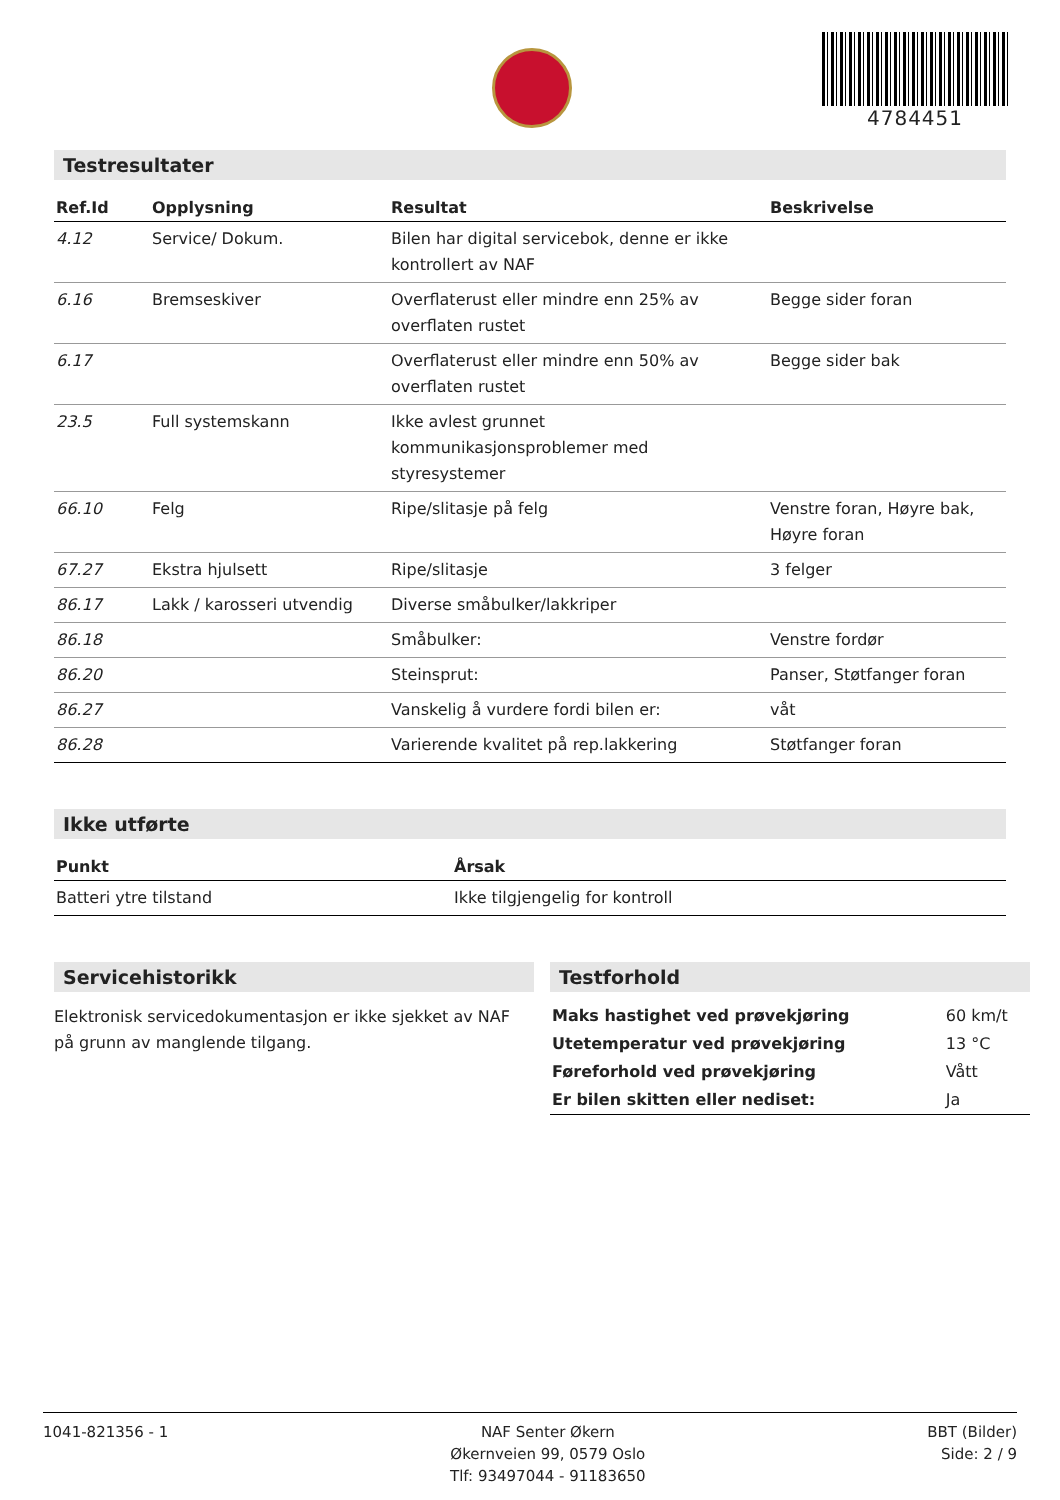4784451
Testresultater
| Ref.Id | Opplysning | Resultat | Beskrivelse |
| --- | --- | --- | --- |
| 4.12 | Service/ Dokum. | Bilen har digital servicebok, denne er ikke kontrollert av NAF | |
| 6.16 | Bremseskiver | Overflaterust eller mindre enn 25% av overflaten rustet | Begge sider foran |
| 6.17 | | Overflaterust eller mindre enn 50% av overflaten rustet | Begge sider bak |
| 23.5 | Full systemskann | Ikke avlest grunnet kommunikasjonsproblemer med styresystemer | |
| 66.10 | Felg | Ripe/slitasje på felg | Venstre foran, Høyre bak, Høyre foran |
| 67.27 | Ekstra hjulsett | Ripe/slitasje | 3 felger |
| 86.17 | Lakk / karosseri utvendig | Diverse småbulker/lakkriper | |
| 86.18 | | Småbulker: | Venstre fordør |
| 86.20 | | Steinsprut: | Panser, Støtfanger foran |
| 86.27 | | Vanskelig å vurdere fordi bilen er: | våt |
| 86.28 | | Varierende kvalitet på rep.lakkering | Støtfanger foran |
Ikke utførte
| Punkt | Årsak |
| --- | --- |
| Batteri ytre tilstand | Ikke tilgjengelig for kontroll |
Servicehistorikk
Elektronisk servicedokumentasjon er ikke sjekket av NAF på grunn av manglende tilgang.
Testforhold
| Maks hastighet ved prøvekjøring | 60 km/t |
| Utetemperatur ved prøvekjøring | 13 °C |
| Føreforhold ved prøvekjøring | Vått |
| Er bilen skitten eller nediset: | Ja |
1041-821356 - 1 NAF Senter Økern
Økernveien 99, 0579 Oslo
Tlf: 93497044 - 91183650
BBT (Bilder)
Side: 2 / 9